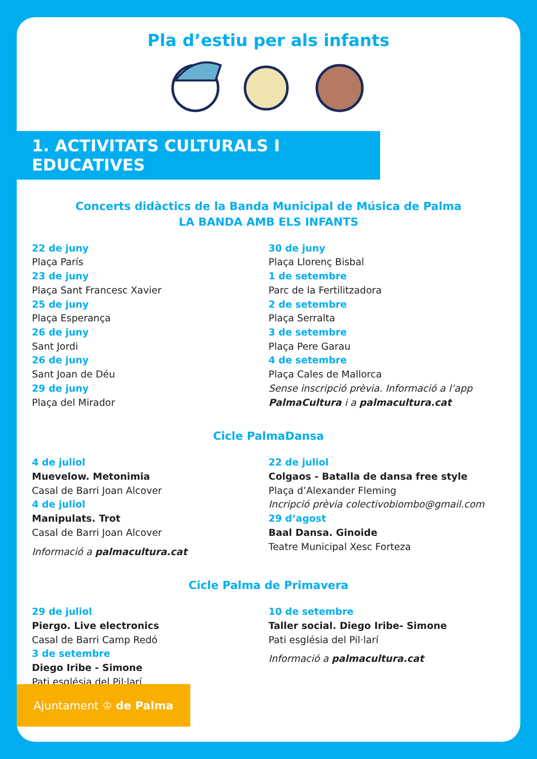Pla d’estiu per als infants
1. ACTIVITATS CULTURALS I EDUCATIVES
Concerts didàctics de la Banda Municipal de Música de Palma
LA BANDA AMB ELS INFANTS
22 de juny
Plaça París
23 de juny
Plaça Sant Francesc Xavier
25 de juny
Plaça Esperança
26 de juny
Sant Jordi
26 de juny
Sant Joan de Déu
29 de juny
Plaça del Mirador
30 de juny
Plaça Llorenç Bisbal
1 de setembre
Parc de la Fertilitzadora
2 de setembre
Plaça Serralta
3 de setembre
Plaça Pere Garau
4 de setembre
Plaça Cales de Mallorca
Sense inscripció prèvia. Informació a l’app
PalmaCultura i a palmacultura.cat
Cicle PalmaDansa
4 de juliol
Muevelow. Metonimia
Casal de Barri Joan Alcover
4 de juliol
Manipulats. Trot
Casal de Barri Joan Alcover
Informació a palmacultura.cat
22 de juliol
Colgaos - Batalla de dansa free style
Plaça d’Alexander Fleming
Incripció prèvia colectivobiombo@gmail.com
29 d’agost
Baal Dansa. Ginoide
Teatre Municipal Xesc Forteza
Cicle Palma de Primavera
29 de juliol
Piergo. Live electronics
Casal de Barri Camp Redó
3 de setembre
Diego Iribe - Simone
Pati església del Pil·larí
10 de setembre
Taller social. Diego Iribe- Simone
Pati església del Pil·larí
Informació a palmacultura.cat
Ajuntament ♔ de Palma